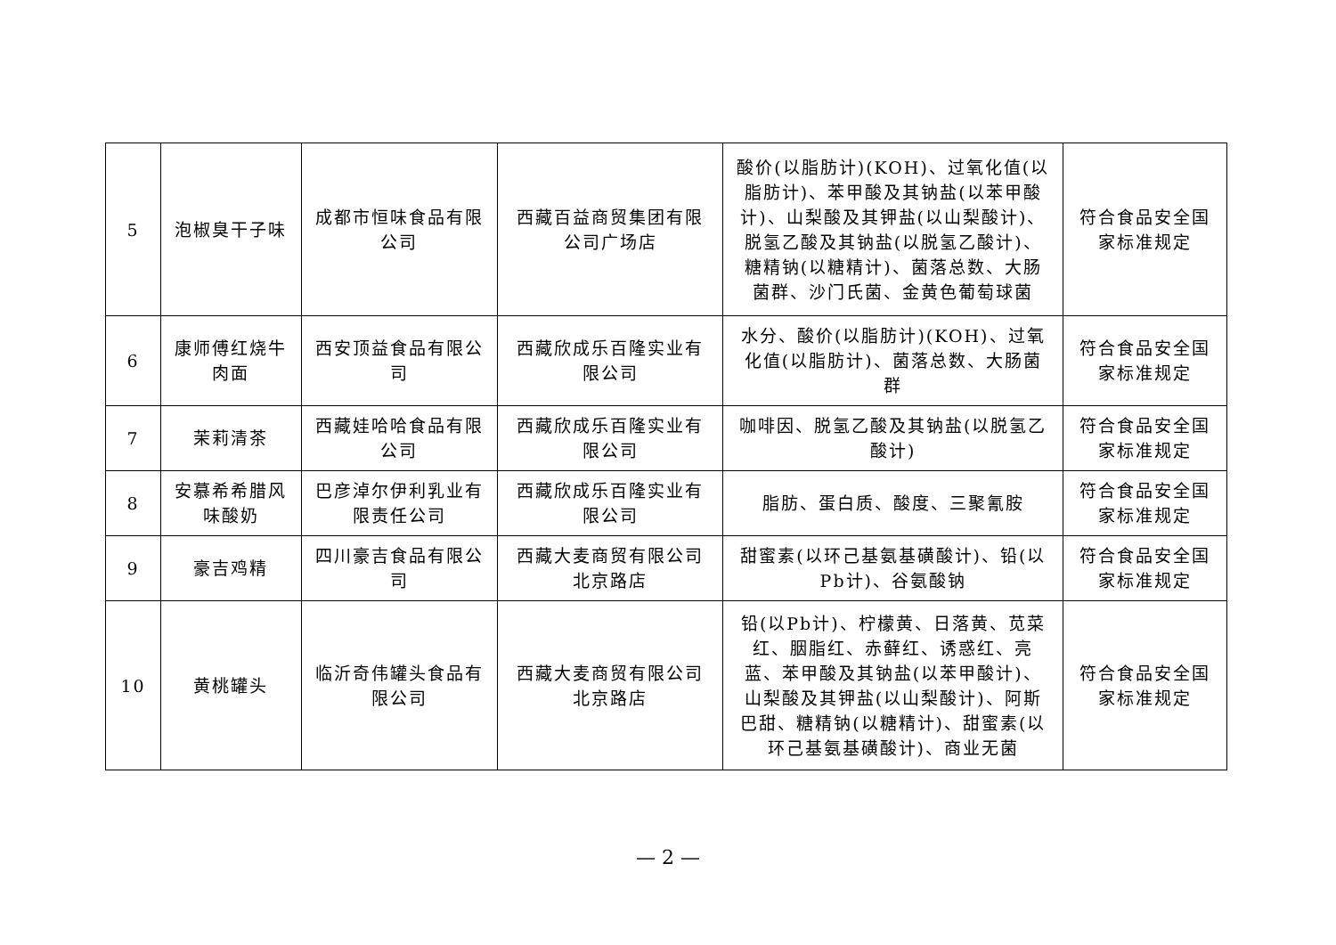| 5 | 泡椒臭干子味 | 成都市恒味食品有限公司 | 西藏百益商贸集团有限公司广场店 | 酸价(以脂肪计)(KOH)、过氧化值(以脂肪计)、苯甲酸及其钠盐(以苯甲酸计)、山梨酸及其钾盐(以山梨酸计)、脱氢乙酸及其钠盐(以脱氢乙酸计)、糖精钠(以糖精计)、菌落总数、大肠菌群、沙门氏菌、金黄色葡萄球菌 | 符合食品安全国家标准规定 |
| 6 | 康师傅红烧牛肉面 | 西安顶益食品有限公司 | 西藏欣成乐百隆实业有限公司 | 水分、酸价(以脂肪计)(KOH)、过氧化值(以脂肪计)、菌落总数、大肠菌群 | 符合食品安全国家标准规定 |
| 7 | 茉莉清茶 | 西藏娃哈哈食品有限公司 | 西藏欣成乐百隆实业有限公司 | 咖啡因、脱氢乙酸及其钠盐(以脱氢乙酸计) | 符合食品安全国家标准规定 |
| 8 | 安慕希希腊风味酸奶 | 巴彦淖尔伊利乳业有限责任公司 | 西藏欣成乐百隆实业有限公司 | 脂肪、蛋白质、酸度、三聚氰胺 | 符合食品安全国家标准规定 |
| 9 | 豪吉鸡精 | 四川豪吉食品有限公司 | 西藏大麦商贸有限公司北京路店 | 甜蜜素(以环己基氨基磺酸计)、铅(以Pb计)、谷氨酸钠 | 符合食品安全国家标准规定 |
| 10 | 黄桃罐头 | 临沂奇伟罐头食品有限公司 | 西藏大麦商贸有限公司北京路店 | 铅(以Pb计)、柠檬黄、日落黄、苋菜红、胭脂红、赤藓红、诱惑红、亮蓝、苯甲酸及其钠盐(以苯甲酸计)、山梨酸及其钾盐(以山梨酸计)、阿斯巴甜、糖精钠(以糖精计)、甜蜜素(以环己基氨基磺酸计)、商业无菌 | 符合食品安全国家标准规定 |
— 2 —